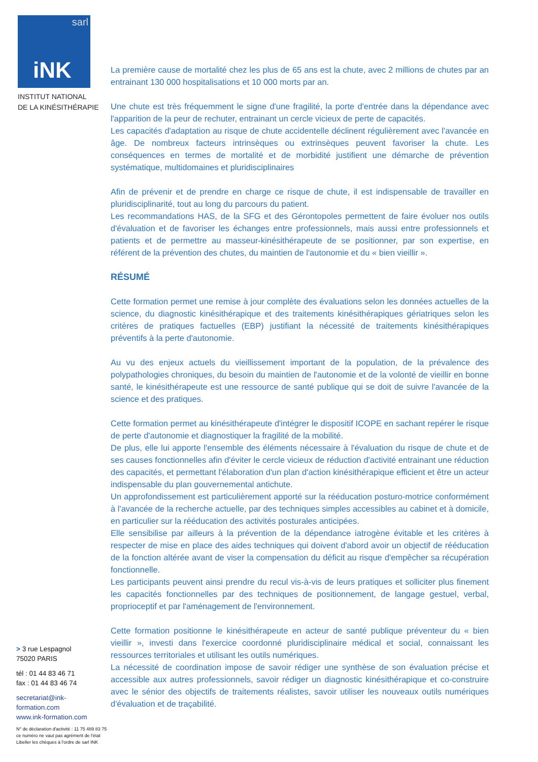sarl
iNK
INSTITUT NATIONAL
DE LA KINÉSITHÉRAPIE
> 3 rue Lespagnol
75020 PARIS
tél : 01 44 83 46 71
fax : 01 44 83 46 74
secretariat@ink-formation.com
www.ink-formation.com
N° de déclaration d'activité : 11 75 489 83 75
ce numéro ne vaut pas agrément de l'état
Libeller les chèques à l'ordre de sarl INK
La première cause de mortalité chez les plus de 65 ans est la chute, avec 2 millions de chutes par an entrainant 130 000 hospitalisations et 10 000 morts par an.
Une chute est très fréquemment le signe d'une fragilité, la porte d'entrée dans la dépendance avec l'apparition de la peur de rechuter, entrainant un cercle vicieux de perte de capacités.
Les capacités d'adaptation au risque de chute accidentelle déclinent régulièrement avec l'avancée en âge. De nombreux facteurs intrinsèques ou extrinsèques peuvent favoriser la chute. Les conséquences en termes de mortalité et de morbidité justifient une démarche de prévention systématique, multidomaines et pluridisciplinaires
Afin de prévenir et de prendre en charge ce risque de chute, il est indispensable de travailler en pluridisciplinarité, tout au long du parcours du patient.
Les recommandations HAS, de la SFG et des Gérontopoles permettent de faire évoluer nos outils d'évaluation et de favoriser les échanges entre professionnels, mais aussi entre professionnels et patients et de permettre au masseur-kinésithérapeute de se positionner, par son expertise, en référent de la prévention des chutes, du maintien de l'autonomie et du « bien vieillir ».
RÉSUMÉ
Cette formation permet une remise à jour complète des évaluations selon les données actuelles de la science, du diagnostic kinésithérapique et des traitements kinésithérapiques gériatriques selon les critères de pratiques factuelles (EBP) justifiant la nécessité de traitements kinésithérapiques préventifs à la perte d'autonomie.
Au vu des enjeux actuels du vieillissement important de la population, de la prévalence des polypathologies chroniques, du besoin du maintien de l'autonomie et de la volonté de vieillir en bonne santé, le kinésithérapeute est une ressource de santé publique qui se doit de suivre l'avancée de la science et des pratiques.
Cette formation permet au kinésithérapeute d'intégrer le dispositif ICOPE en sachant repérer le risque de perte d'autonomie et diagnostiquer la fragilité de la mobilité.
De plus, elle lui apporte l'ensemble des éléments nécessaire à l'évaluation du risque de chute et de ses causes fonctionnelles afin d'éviter le cercle vicieux de réduction d'activité entrainant une réduction des capacités, et permettant l'élaboration d'un plan d'action kinésithérapique efficient et être un acteur indispensable du plan gouvernemental antichute.
Un approfondissement est particulièrement apporté sur la rééducation posturo-motrice conformément à l'avancée de la recherche actuelle, par des techniques simples accessibles au cabinet et à domicile, en particulier sur la rééducation des activités posturales anticipées.
Elle sensibilise par ailleurs à la prévention de la dépendance iatrogène évitable et les critères à respecter de mise en place des aides techniques qui doivent d'abord avoir un objectif de rééducation de la fonction altérée avant de viser la compensation du déficit au risque d'empêcher sa récupération fonctionnelle.
Les participants peuvent ainsi prendre du recul vis-à-vis de leurs pratiques et solliciter plus finement les capacités fonctionnelles par des techniques de positionnement, de langage gestuel, verbal, proprioceptif et par l'aménagement de l'environnement.
Cette formation positionne le kinésithérapeute en acteur de santé publique préventeur du « bien vieillir », investi dans l'exercice coordonné pluridisciplinaire médical et social, connaissant les ressources territoriales et utilisant les outils numériques.
La nécessité de coordination impose de savoir rédiger une synthèse de son évaluation précise et accessible aux autres professionnels, savoir rédiger un diagnostic kinésithérapique et co-construire avec le sénior des objectifs de traitements réalistes, savoir utiliser les nouveaux outils numériques d'évaluation et de traçabilité.